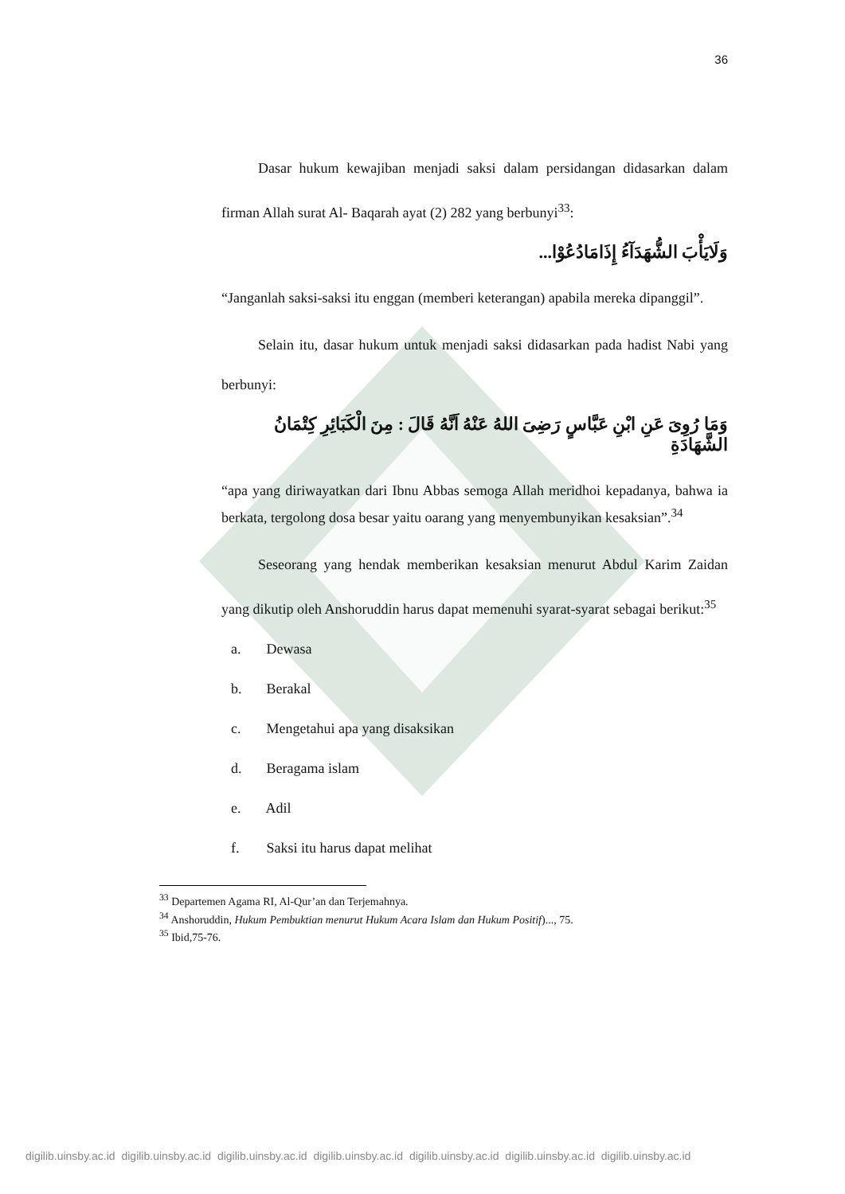36
Dasar hukum kewajiban menjadi saksi dalam persidangan didasarkan dalam firman Allah surat Al- Baqarah ayat (2) 282 yang berbunyi<sup>33</sup>:
وَلَايَأْبَ الشُّهَدَآءُ إِذَامَادُعُوْا...
“Janganlah saksi-saksi itu enggan (memberi keterangan) apabila mereka dipanggil”.
Selain itu, dasar hukum untuk menjadi saksi didasarkan pada hadist Nabi yang berbunyi:
وَمَا رُوِىَ عَنِ ابْنِ عَبَّاسٍ رَضِىَ اللهُ عَنْهُ اَنَّهُ قَالَ : مِنَ الْكَبَائِرِ كِتْمَانُ الشَّهَادَةِ
“apa yang diriwayatkan dari Ibnu Abbas semoga Allah meridhoi kepadanya, bahwa ia berkata, tergolong dosa besar yaitu oarang yang menyembunyikan kesaksian”.<sup>34</sup>
Seseorang yang hendak memberikan kesaksian menurut Abdul Karim Zaidan yang dikutip oleh Anshoruddin harus dapat memenuhi syarat-syarat sebagai berikut:<sup>35</sup>
a. Dewasa
b. Berakal
c. Mengetahui apa yang disaksikan
d. Beragama islam
e. Adil
f. Saksi itu harus dapat melihat
<sup>33</sup> Departemen Agama RI, Al-Qur’an dan Terjemahnya.
<sup>34</sup> Anshoruddin, Hukum Pembuktian menurut Hukum Acara Islam dan Hukum Positif)..., 75.
<sup>35</sup> Ibid,75-76.
digilib.uinsby.ac.id digilib.uinsby.ac.id digilib.uinsby.ac.id digilib.uinsby.ac.id digilib.uinsby.ac.id digilib.uinsby.ac.id digilib.uinsby.ac.id